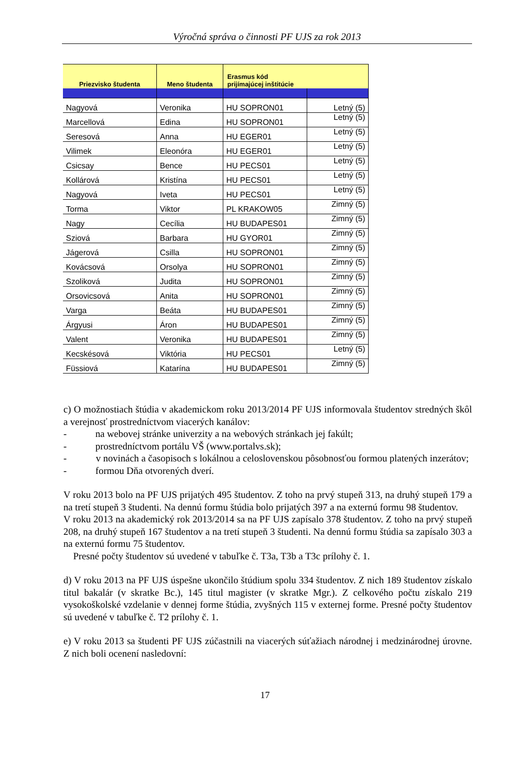Výročná správa o činnosti PF UJS za rok 2013
| Priezvisko študenta | Meno študenta | Erasmus kód prijímajúcej inštitúcie | |
| --- | --- | --- | --- |
| Nagyová | Veronika | HU SOPRON01 | Letný (5) |
| Marcellová | Edina | HU SOPRON01 | Letný (5) |
| Seresová | Anna | HU EGER01 | Letný (5) |
| Vilimek | Eleonóra | HU EGER01 | Letný (5) |
| Csicsay | Bence | HU PECS01 | Letný (5) |
| Kollárová | Kristína | HU PECS01 | Letný (5) |
| Nagyová | Iveta | HU PECS01 | Letný (5) |
| Torma | Viktor | PL KRAKOW05 | Zimný (5) |
| Nagy | Cecília | HU BUDAPES01 | Zimný (5) |
| Sziová | Barbara | HU GYOR01 | Zimný (5) |
| Jágerová | Csilla | HU SOPRON01 | Zimný (5) |
| Kovácsová | Orsolya | HU SOPRON01 | Zimný (5) |
| Szoliková | Judita | HU SOPRON01 | Zimný (5) |
| Orsovicsová | Anita | HU SOPRON01 | Zimný (5) |
| Varga | Beáta | HU BUDAPES01 | Zimný (5) |
| Árgyusi | Áron | HU BUDAPES01 | Zimný (5) |
| Valent | Veronika | HU BUDAPES01 | Zimný (5) |
| Kecskésová | Viktória | HU PECS01 | Letný (5) |
| Füssiová | Katarína | HU BUDAPES01 | Zimný (5) |
c) O možnostiach štúdia v akademickom roku 2013/2014 PF UJS informovala študentov stredných škôl a verejnosť prostredníctvom viacerých kanálov:
- na webovej stránke univerzity a na webových stránkach jej fakúlt;
- prostredníctvom portálu VŠ (www.portalvs.sk);
- v novinách a časopisoch s lokálnou a celoslovenskou pôsobnosťou formou platených inzerátov;
- formou Dňa otvorených dverí.
V roku 2013 bolo na PF UJS prijatých 495 študentov. Z toho na prvý stupeň 313, na druhý stupeň 179 a na tretí stupeň 3 študenti. Na dennú formu štúdia bolo prijatých 397 a na externú formu 98 študentov.
V roku 2013 na akademický rok 2013/2014 sa na PF UJS zapísalo 378 študentov. Z toho na prvý stupeň 208, na druhý stupeň 167 študentov a na tretí stupeň 3 študenti. Na dennú formu štúdia sa zapísalo 303 a na externú formu 75 študentov.
Presné počty študentov sú uvedené v tabuľke č. T3a, T3b a T3c prílohy č. 1.
d) V roku 2013 na PF UJS úspešne ukončilo štúdium spolu 334 študentov. Z nich 189 študentov získalo titul bakalár (v skratke Bc.), 145 titul magister (v skratke Mgr.). Z celkového počtu získalo 219 vysokoškolské vzdelanie v dennej forme štúdia, zvyšných 115 v externej forme. Presné počty študentov sú uvedené v tabuľke č. T2 prílohy č. 1.
e) V roku 2013 sa študenti PF UJS zúčastnili na viacerých súťažiach národnej i medzinárodnej úrovne. Z nich boli ocenení nasledovní:
17